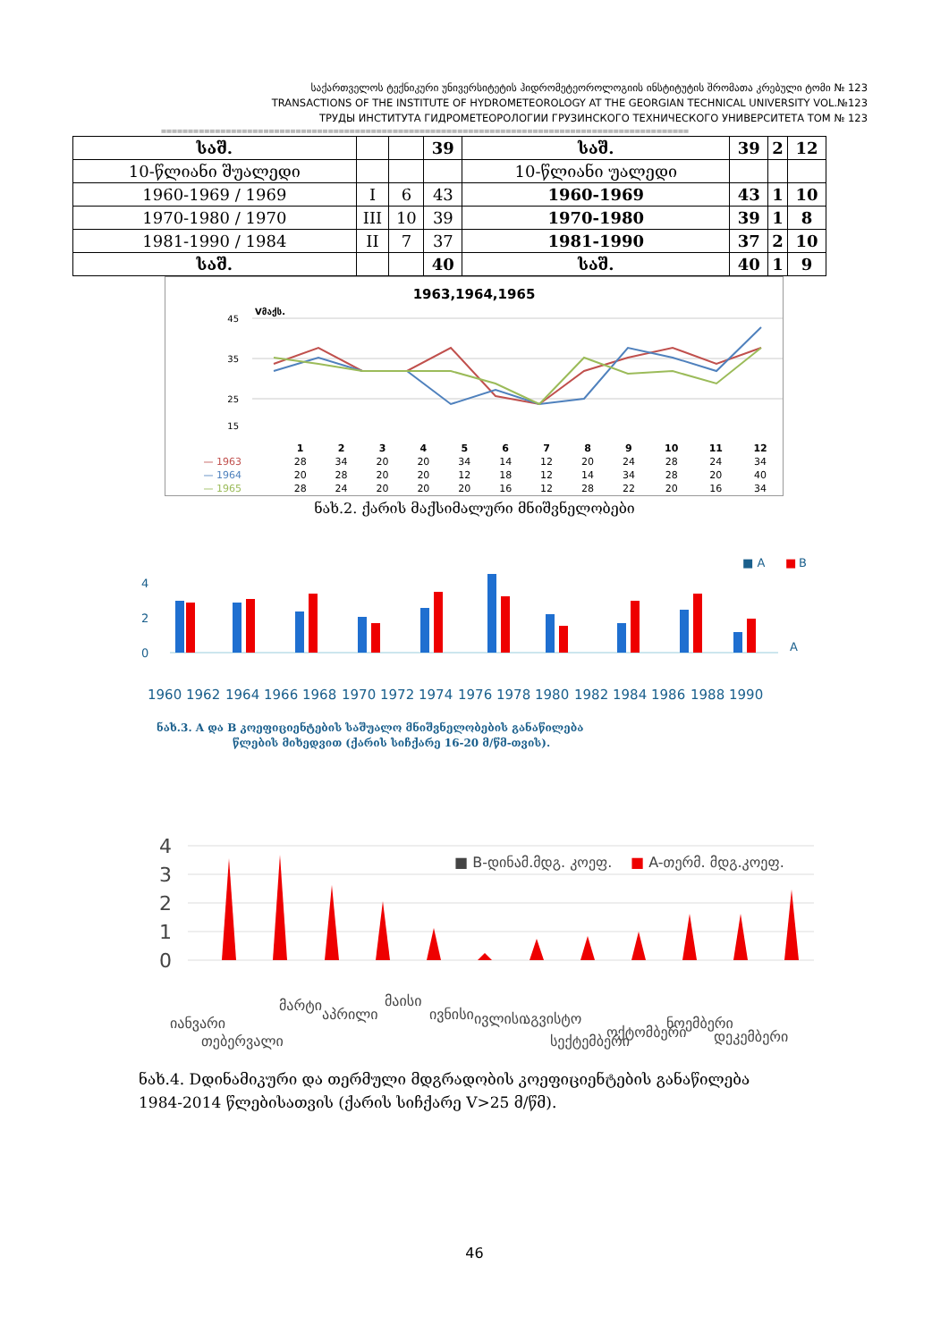საქართველოს ტექნიკური უნივერსიტეტის ჰიდრომეტეოროლოგიის ინსტიტუტის შრომათა კრებული ტომი № 123
TRANSACTIONS OF THE INSTITUTE OF HYDROMETEOROLOGY AT THE GEORGIAN TECHNICAL UNIVERSITY VOL.№123
ТРУДЫ ИНСТИТУТА ГИДРОМЕТЕОРОЛОГИИ ГРУЗИНСКОГО ТЕХНИЧЕСКОГО УНИВЕРСИТЕТА ТОМ № 123
==================================================================================================
| საშ. | | | 39 | საშ. | 39 | 2 | 12 |
| 10-წლიანი შუალედი | | | | 10-წლიანი უალედი | | | |
| 1960-1969 / 1969 | I | 6 | 43 | 1960-1969 | 43 | 1 | 10 |
| 1970-1980 / 1970 | III | 10 | 39 | 1970-1980 | 39 | 1 | 8 |
| 1981-1990 / 1984 | II | 7 | 37 | 1981-1990 | 37 | 2 | 10 |
| საშ. | | | 40 | საშ. | 40 | 1 | 9 |
1963,1964,1965
Vმაქს.
45
35
25
15
| | 1 | 2 | 3 | 4 | 5 | 6 | 7 | 8 | 9 | 10 | 11 | 12 |
| --- | --- | --- | --- | --- | --- | --- | --- | --- | --- | --- | --- | --- |
| — 1963 | 28 | 34 | 20 | 20 | 34 | 14 | 12 | 20 | 24 | 28 | 24 | 34 |
| — 1964 | 20 | 28 | 20 | 20 | 12 | 18 | 12 | 14 | 34 | 28 | 20 | 40 |
| — 1965 | 28 | 24 | 20 | 20 | 20 | 16 | 12 | 28 | 22 | 20 | 16 | 34 |
ნახ.2. ქარის მაქსიმალური მნიშვნელობები
4
2
0
■ A
■
B
A
1960
1962
1964
1966
1968
1970
1972
1974
1976
1978
1980
1982
1984
1986
1988
1990
ნახ.3. A და B კოეფიციენტების საშუალო მნიშვნელობების განაწილება
წლების მიხედვით (ქარის სიჩქარე 16-20 მ/წმ-თვის).
4
3
2
1
0
■ B-დინამ.მდგ. კოეფ.
■ A-თერმ. მდგ.კოეფ.
იანვარი
თებერვალი
მარტი
აპრილი
მაისი
ივნისი
ივლისი
აგვისტო
სექტემბერი
ოქტომბერი
ნოემბერი
დეკემბერი
ნახ.4. Dდინამიკური და თერმული მდგრადობის კოეფიციენტების განაწილება
1984-2014 წლებისათვის (ქარის სიჩქარე V>25 მ/წმ).
46